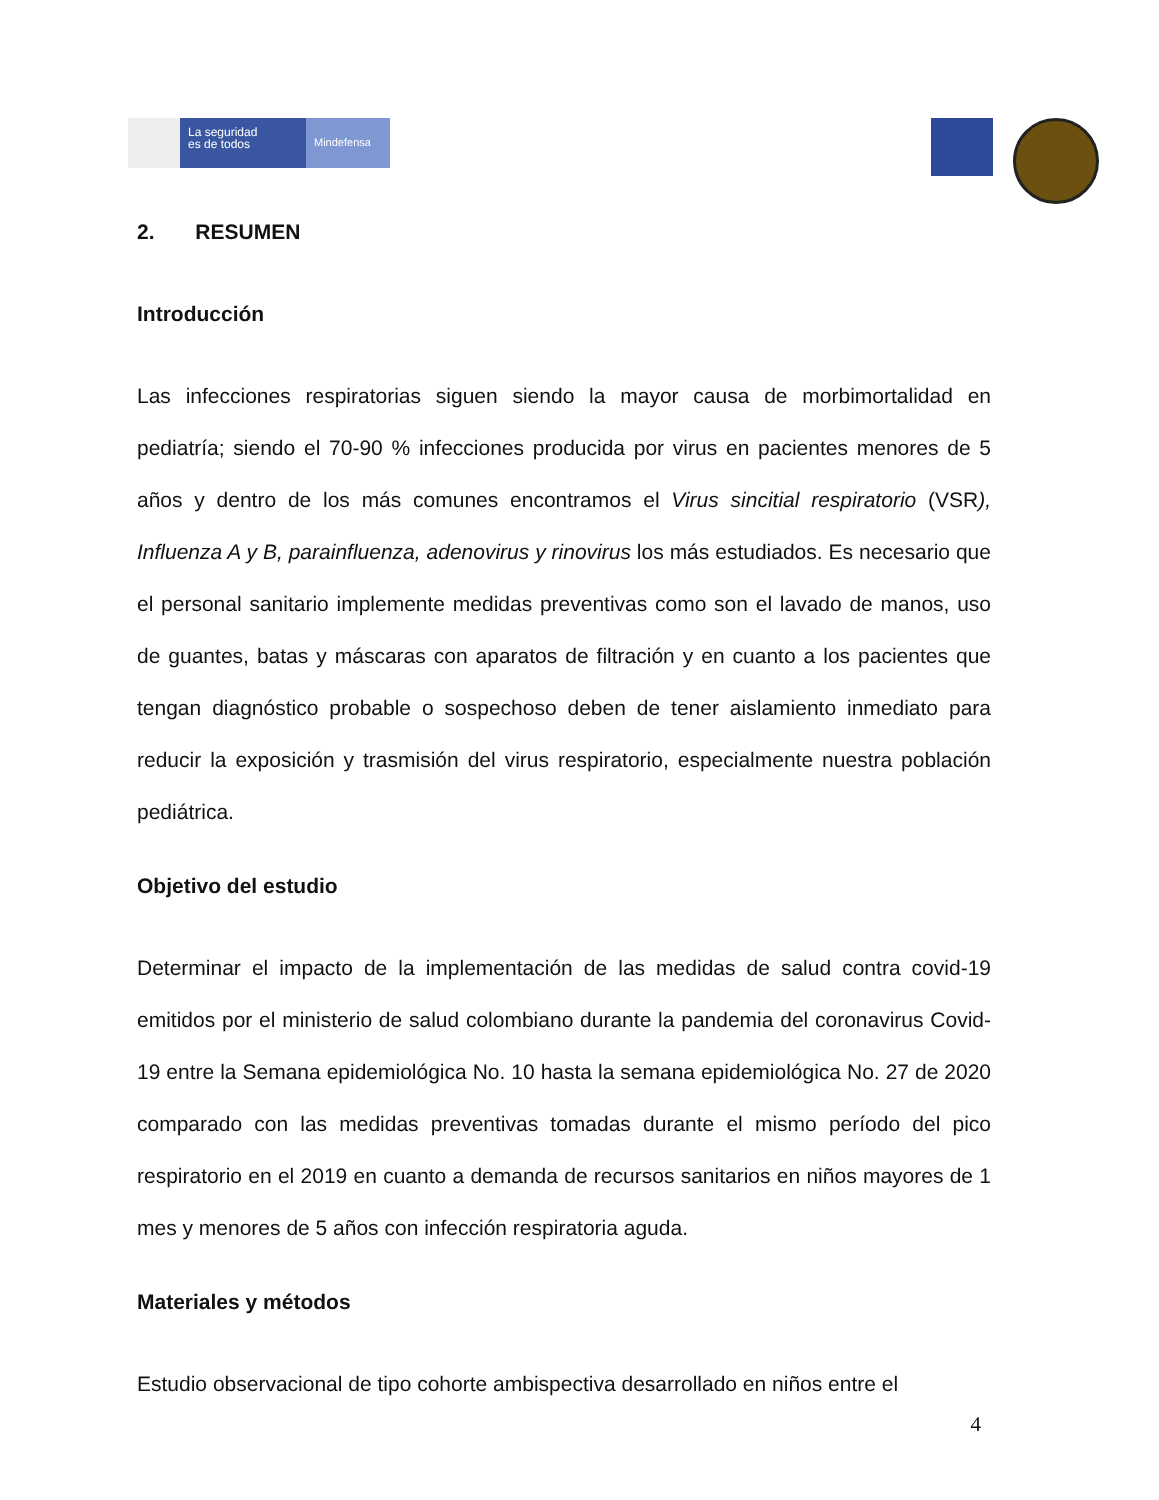La seguridad
es de todos
Mindefensa
2. RESUMEN
Introducción
Las infecciones respiratorias siguen siendo la mayor causa de morbimortalidad en pediatría; siendo el 70-90 % infecciones producida por virus en pacientes menores de 5 años y dentro de los más comunes encontramos el Virus sincitial respiratorio (VSR), Influenza A y B, parainfluenza, adenovirus y rinovirus los más estudiados. Es necesario que el personal sanitario implemente medidas preventivas como son el lavado de manos, uso de guantes, batas y máscaras con aparatos de filtración y en cuanto a los pacientes que tengan diagnóstico probable o sospechoso deben de tener aislamiento inmediato para reducir la exposición y trasmisión del virus respiratorio, especialmente nuestra población pediátrica.
Objetivo del estudio
Determinar el impacto de la implementación de las medidas de salud contra covid-19 emitidos por el ministerio de salud colombiano durante la pandemia del coronavirus Covid-19 entre la Semana epidemiológica No. 10 hasta la semana epidemiológica No. 27 de 2020 comparado con las medidas preventivas tomadas durante el mismo período del pico respiratorio en el 2019 en cuanto a demanda de recursos sanitarios en niños mayores de 1 mes y menores de 5 años con infección respiratoria aguda.
Materiales y métodos
Estudio observacional de tipo cohorte ambispectiva desarrollado en niños entre el
4